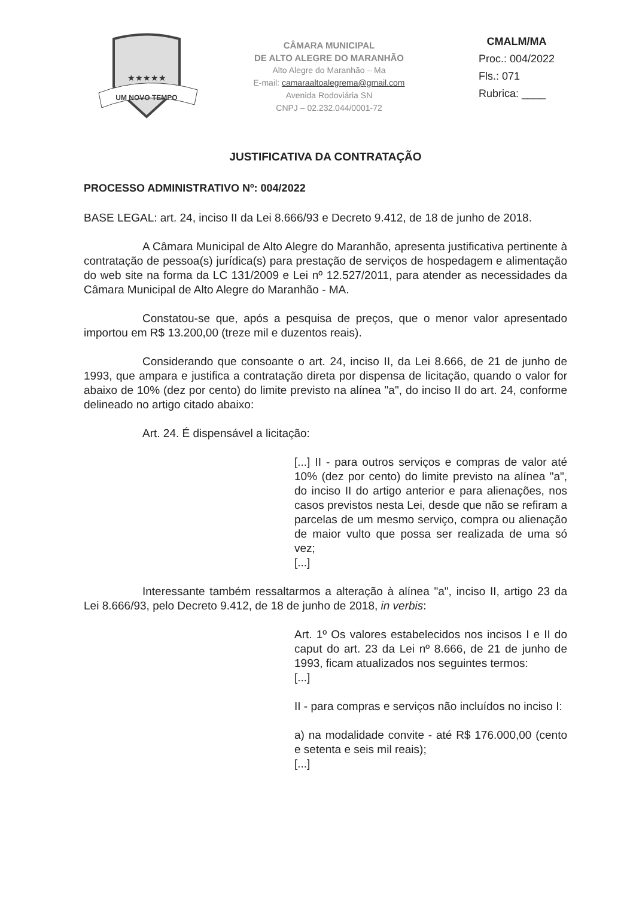★★★★★
UM NOVO TEMPO
CÂMARA MUNICIPAL
DE ALTO ALEGRE DO MARANHÃO
Alto Alegre do Maranhão – Ma
E-mail: camaraaltoalegrema@gmail.com
Avenida Rodoviária SN
CNPJ – 02.232.044/0001-72
CMALM/MA
Proc.: 004/2022
Fls.: 071
Rubrica: ____
JUSTIFICATIVA DA CONTRATAÇÃO
PROCESSO ADMINISTRATIVO Nº: 004/2022
BASE LEGAL: art. 24, inciso II da Lei 8.666/93 e Decreto 9.412, de 18 de junho de 2018.
A Câmara Municipal de Alto Alegre do Maranhão, apresenta justificativa pertinente à contratação de pessoa(s) jurídica(s) para prestação de serviços de hospedagem e alimentação do web site na forma da LC 131/2009 e Lei nº 12.527/2011, para atender as necessidades da Câmara Municipal de Alto Alegre do Maranhão - MA.
Constatou-se que, após a pesquisa de preços, que o menor valor apresentado importou em R$ 13.200,00 (treze mil e duzentos reais).
Considerando que consoante o art. 24, inciso II, da Lei 8.666, de 21 de junho de 1993, que ampara e justifica a contratação direta por dispensa de licitação, quando o valor for abaixo de 10% (dez por cento) do limite previsto na alínea "a", do inciso II do art. 24, conforme delineado no artigo citado abaixo:
Art. 24. É dispensável a licitação:
[...] II - para outros serviços e compras de valor até 10% (dez por cento) do limite previsto na alínea "a", do inciso II do artigo anterior e para alienações, nos casos previstos nesta Lei, desde que não se refiram a parcelas de um mesmo serviço, compra ou alienação de maior vulto que possa ser realizada de uma só vez;
[...]
Interessante também ressaltarmos a alteração à alínea "a", inciso II, artigo 23 da Lei 8.666/93, pelo Decreto 9.412, de 18 de junho de 2018, in verbis:
Art. 1º Os valores estabelecidos nos incisos I e II do caput do art. 23 da Lei nº 8.666, de 21 de junho de 1993, ficam atualizados nos seguintes termos:
[...]
II - para compras e serviços não incluídos no inciso I:
a) na modalidade convite - até R$ 176.000,00 (cento e setenta e seis mil reais);
[...]